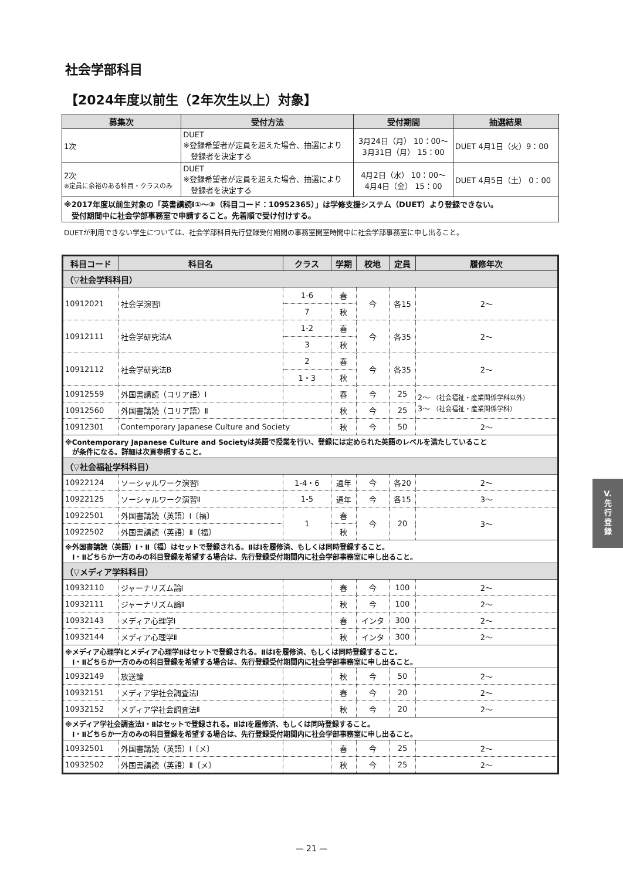社会学部科目
【2024年度以前生（2年次生以上）対象】
| 募集次 | 受付方法 | 受付期間 | 抽選結果 |
| --- | --- | --- | --- |
| 1次 | DUET ※登録希望者が定員を超えた場合、抽選により 登録者を決定する | 3月24日（月） 10：00～ 3月31日（月） 15：00 | DUET 4月1日（火）9：00 |
| 2次 ※定員に余裕のある科目・クラスのみ | DUET ※登録希望者が定員を超えた場合、抽選により 登録者を決定する | 4月2日（水） 10：00～ 4月4日（金） 15：00 | DUET 4月5日（土） 0：00 |
| ※2017年度以前生対象の「英書講読Ⅰ①～③（科目コード：10952365）」は学修支援システム（DUET）より登録できない。 受付期間中に社会学部事務室で申請すること。先着順で受け付けする。 | | | |
DUETが利用できない学生については、社会学部科目先行登録受付期間の事務室開室時間中に社会学部事務室に申し出ること。
| 科目コード | 科目名 | クラス | 学期 | 校地 | 定員 | 履修年次 |
| --- | --- | --- | --- | --- | --- | --- |
| （▽社会学科科目） | | | | | | |
| 10912021 | 社会学演習Ⅰ | 1-6 | 春 | 今 | 各15 | 2～ |
| | | 7 | 秋 | | | |
| 10912111 | 社会学研究法A | 1-2 | 春 | 今 | 各35 | 2～ |
| | | 3 | 秋 | | | |
| 10912112 | 社会学研究法B | 2 | 春 | 今 | 各35 | 2～ |
| | | 1・3 | 秋 | | | |
| 10912559 | 外国書講読（コリア語）Ⅰ | | 春 | 今 | 25 | 2～ （社会福祉・産業関係学科以外） 3～ （社会福祉・産業関係学科） |
| 10912560 | 外国書講読（コリア語）Ⅱ | | 秋 | 今 | 25 | |
| 10912301 | Contemporary Japanese Culture and Society | | 秋 | 今 | 50 | 2～ |
| ※Contemporary Japanese Culture and Societyは英語で授業を行い、登録には定められた英語のレベルを満たしていること が条件になる。詳細は次頁参照すること。 | | | | | | |
| （▽社会福祉学科科目） | | | | | | |
| 10922124 | ソーシャルワーク演習Ⅰ | 1-4・6 | 通年 | 今 | 各20 | 2～ |
| 10922125 | ソーシャルワーク演習Ⅱ | 1-5 | 通年 | 今 | 各15 | 3～ |
| 10922501 | 外国書講読（英語）Ⅰ〔福〕 | 1 | 春 | 今 | 20 | 3～ |
| 10922502 | 外国書講読（英語）Ⅱ〔福〕 | | 秋 | | | |
| ※外国書講読（英語）Ⅰ・Ⅱ〔福〕はセットで登録される。ⅡはⅠを履修済、もしくは同時登録すること。 Ⅰ・Ⅱどちらか一方のみの科目登録を希望する場合は、先行登録受付期間内に社会学部事務室に申し出ること。 | | | | | | |
| （▽メディア学科科目） | | | | | | |
| 10932110 | ジャーナリズム論Ⅰ | | 春 | 今 | 100 | 2～ |
| 10932111 | ジャーナリズム論Ⅱ | | 秋 | 今 | 100 | 2～ |
| 10932143 | メディア心理学Ⅰ | | 春 | インタ | 300 | 2～ |
| 10932144 | メディア心理学Ⅱ | | 秋 | インタ | 300 | 2～ |
| ※メディア心理学Ⅰとメディア心理学Ⅱはセットで登録される。ⅡはⅠを履修済、もしくは同時登録すること。 Ⅰ・Ⅱどちらか一方のみの科目登録を希望する場合は、先行登録受付期間内に社会学部事務室に申し出ること。 | | | | | | |
| 10932149 | 放送論 | | 秋 | 今 | 50 | 2～ |
| 10932151 | メディア学社会調査法Ⅰ | | 春 | 今 | 20 | 2～ |
| 10932152 | メディア学社会調査法Ⅱ | | 秋 | 今 | 20 | 2～ |
| ※メディア学社会調査法Ⅰ・Ⅱはセットで登録される。ⅡはⅠを履修済、もしくは同時登録すること。 Ⅰ・Ⅱどちらか一方のみの科目登録を希望する場合は、先行登録受付期間内に社会学部事務室に申し出ること。 | | | | | | |
| 10932501 | 外国書講読（英語）Ⅰ〔メ〕 | | 春 | 今 | 25 | 2～ |
| 10932502 | 外国書講読（英語）Ⅱ〔メ〕 | | 秋 | 今 | 25 | 2～ |
V.
先
行
登
録
— 21 —